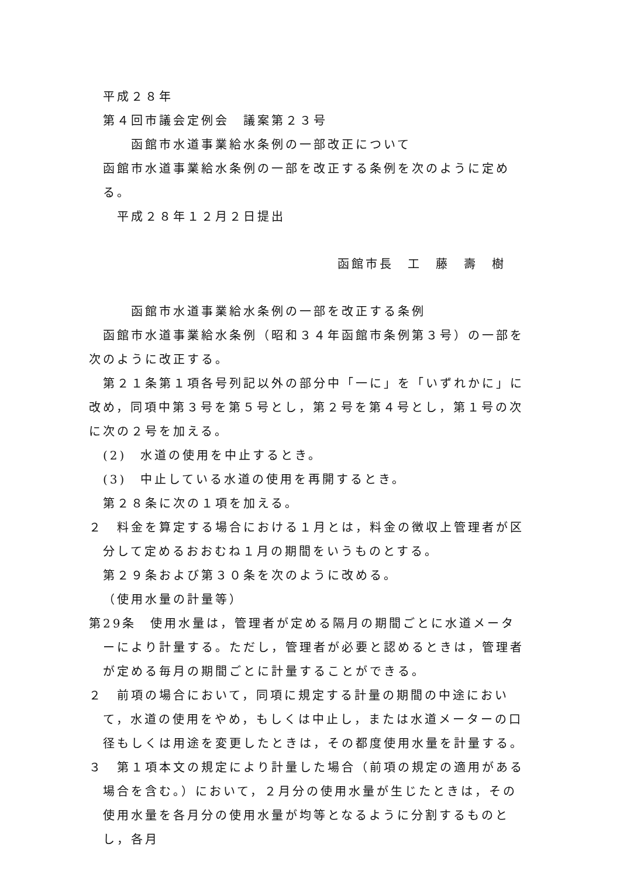平成２８年
第４回市議会定例会　議案第２３号
函館市水道事業給水条例の一部改正について
函館市水道事業給水条例の一部を改正する条例を次のように定める。
平成２８年１２月２日提出
函館市長　工　藤　壽　樹
函館市水道事業給水条例の一部を改正する条例
函館市水道事業給水条例（昭和３４年函館市条例第３号）の一部を次のように改正する。
第２１条第１項各号列記以外の部分中「一に」を「いずれかに」に改め，同項中第３号を第５号とし，第２号を第４号とし，第１号の次に次の２号を加える。
(2)　水道の使用を中止するとき。
(3)　中止している水道の使用を再開するとき。
第２８条に次の１項を加える。
２　料金を算定する場合における１月とは，料金の徴収上管理者が区分して定めるおおむね１月の期間をいうものとする。
第２９条および第３０条を次のように改める。
（使用水量の計量等）
第29条　使用水量は，管理者が定める隔月の期間ごとに水道メーターにより計量する。ただし，管理者が必要と認めるときは，管理者が定める毎月の期間ごとに計量することができる。
２　前項の場合において，同項に規定する計量の期間の中途において，水道の使用をやめ，もしくは中止し，または水道メーターの口径もしくは用途を変更したときは，その都度使用水量を計量する。
３　第１項本文の規定により計量した場合（前項の規定の適用がある場合を含む。）において，２月分の使用水量が生じたときは，その使用水量を各月分の使用水量が均等となるように分割するものとし，各月